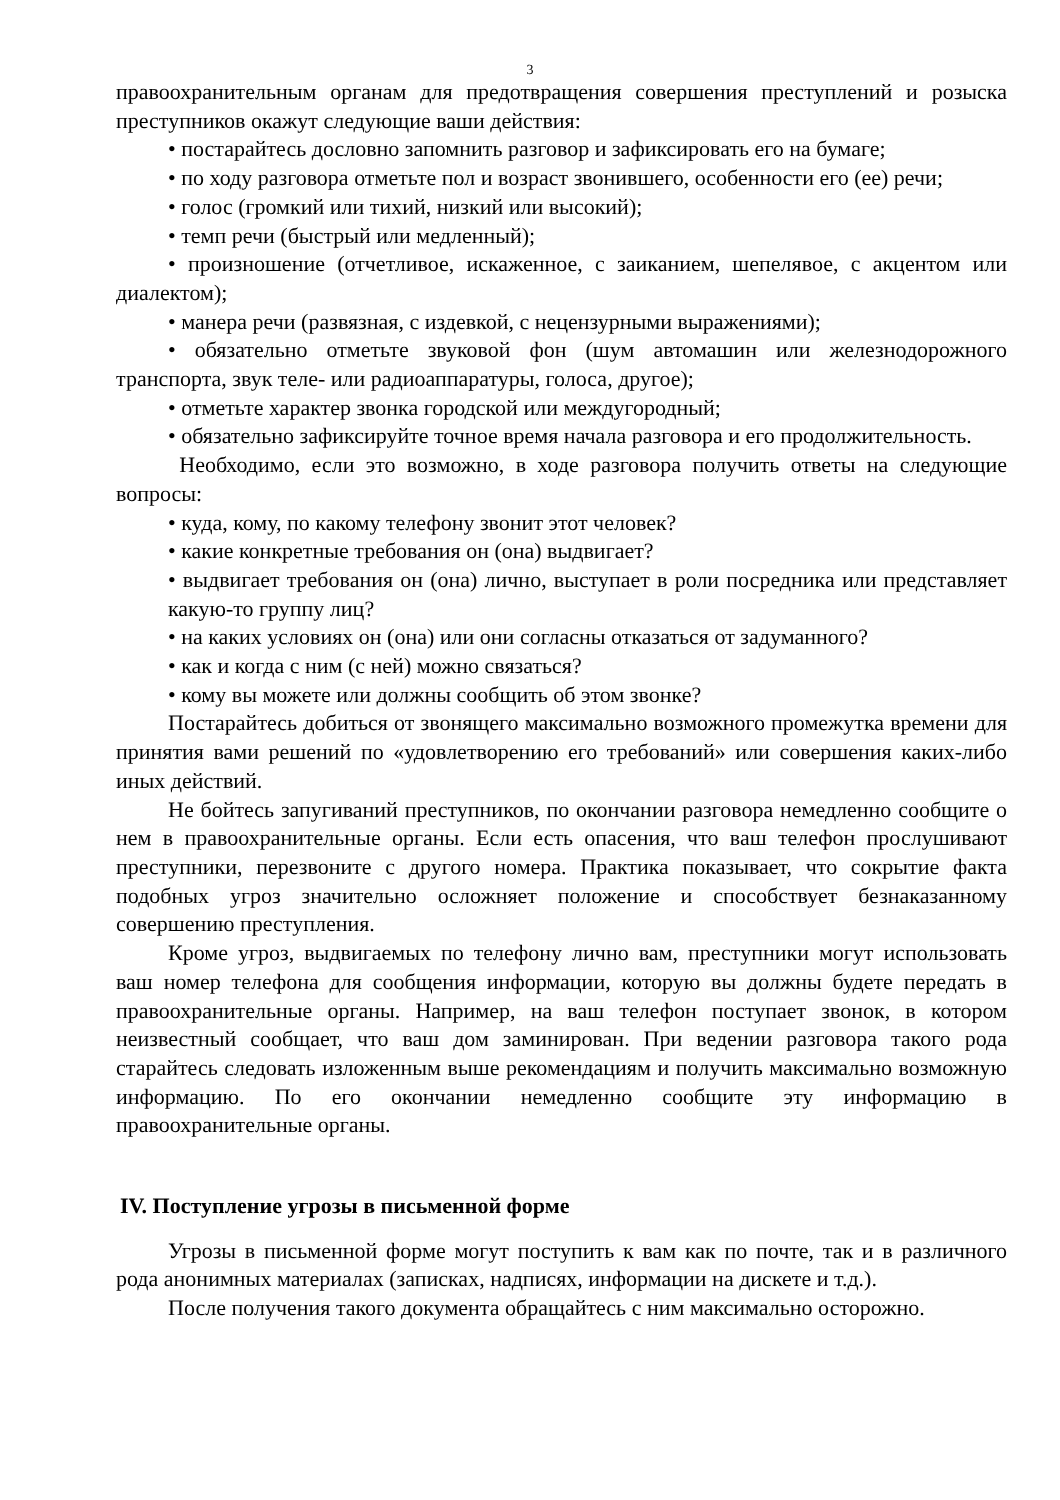3
правоохранительным органам для предотвращения совершения преступлений и розыска преступников окажут следующие ваши действия:
• постарайтесь дословно запомнить разговор и зафиксировать его на бумаге;
• по ходу разговора отметьте пол и возраст звонившего, особенности его (ее) речи;
• голос (громкий или тихий, низкий или высокий);
• темп речи (быстрый или медленный);
• произношение (отчетливое, искаженное, с заиканием, шепелявое, с акцентом или диалектом);
• манера речи (развязная, с издевкой, с нецензурными выражениями);
• обязательно отметьте звуковой фон (шум автомашин или железнодорожного транспорта, звук теле- или радиоаппаратуры, голоса, другое);
• отметьте характер звонка городской или междугородный;
• обязательно зафиксируйте точное время начала разговора и его продолжительность.
Необходимо, если это возможно, в ходе разговора получить ответы на следующие вопросы:
• куда, кому, по какому телефону звонит этот человек?
• какие конкретные требования он (она) выдвигает?
• выдвигает требования он (она) лично, выступает в роли посредника или представляет какую-то группу лиц?
• на каких условиях он (она) или они согласны отказаться от задуманного?
• как и когда с ним (с ней) можно связаться?
• кому вы можете или должны сообщить об этом звонке?
Постарайтесь добиться от звонящего максимально возможного промежутка времени для принятия вами решений по «удовлетворению его требований» или совершения каких-либо иных действий.
Не бойтесь запугиваний преступников, по окончании разговора немедленно сообщите о нем в правоохранительные органы. Если есть опасения, что ваш телефон прослушивают преступники, перезвоните с другого номера. Практика показывает, что сокрытие факта подобных угроз значительно осложняет положение и способствует безнаказанному совершению преступления.
Кроме угроз, выдвигаемых по телефону лично вам, преступники могут использовать ваш номер телефона для сообщения информации, которую вы должны будете передать в правоохранительные органы. Например, на ваш телефон поступает звонок, в котором неизвестный сообщает, что ваш дом заминирован. При ведении разговора такого рода старайтесь следовать изложенным выше рекомендациям и получить максимально возможную информацию. По его окончании немедленно сообщите эту информацию в правоохранительные органы.
IV. Поступление угрозы в письменной форме
Угрозы в письменной форме могут поступить к вам как по почте, так и в различного рода анонимных материалах (записках, надписях, информации на дискете и т.д.).
После получения такого документа обращайтесь с ним максимально осторожно.